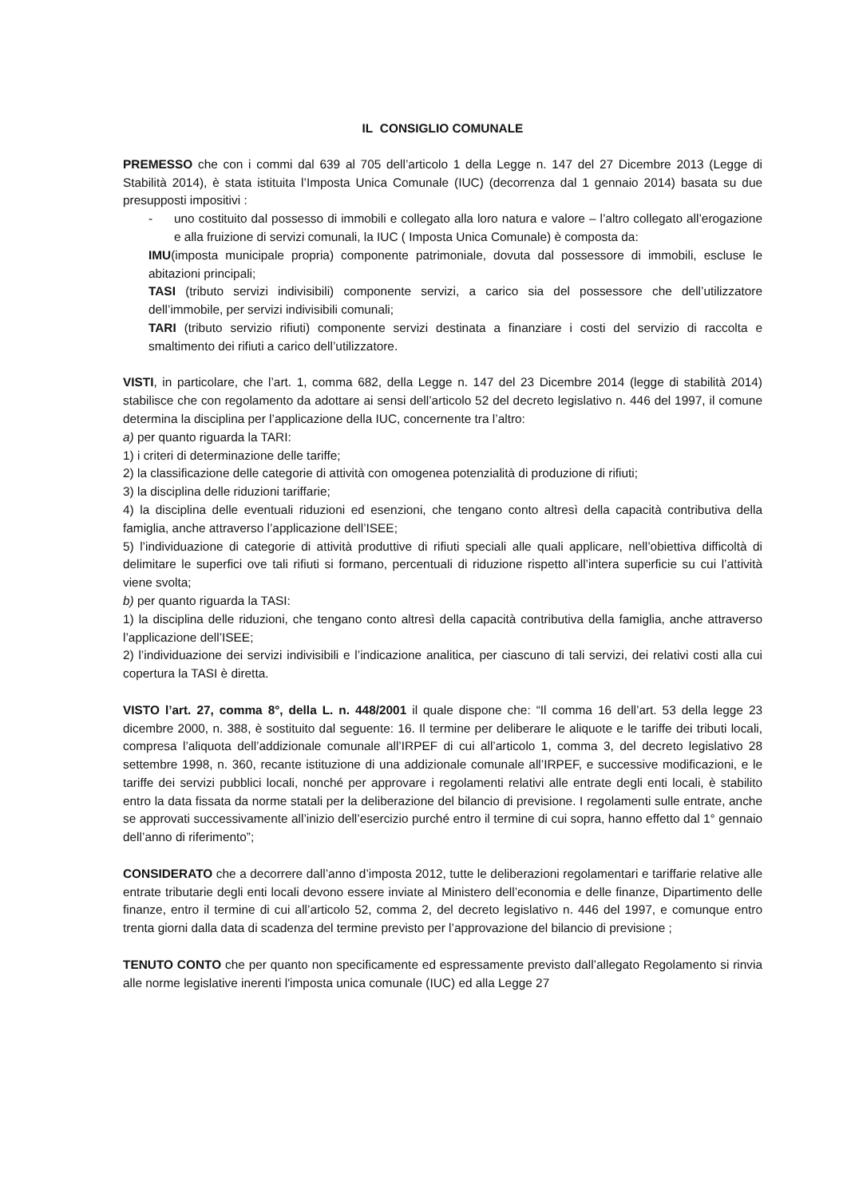IL CONSIGLIO COMUNALE
PREMESSO che con i commi dal 639 al 705 dell’articolo 1 della Legge n. 147 del 27 Dicembre 2013 (Legge di Stabilità 2014), è stata istituita l’Imposta Unica Comunale (IUC) (decorrenza dal 1 gennaio 2014) basata su due presupposti impositivi :
- uno costituito dal possesso di immobili e collegato alla loro natura e valore – l’altro collegato all’erogazione e alla fruizione di servizi comunali, la IUC ( Imposta Unica Comunale) è composta da:
IMU(imposta municipale propria) componente patrimoniale, dovuta dal possessore di immobili, escluse le abitazioni principali;
TASI (tributo servizi indivisibili) componente servizi, a carico sia del possessore che dell’utilizzatore dell’immobile, per servizi indivisibili comunali;
TARI (tributo servizio rifiuti) componente servizi destinata a finanziare i costi del servizio di raccolta e smaltimento dei rifiuti a carico dell’utilizzatore.
VISTI, in particolare, che l’art. 1, comma 682, della Legge n. 147 del 23 Dicembre 2014 (legge di stabilità 2014) stabilisce che con regolamento da adottare ai sensi dell’articolo 52 del decreto legislativo n. 446 del 1997, il comune determina la disciplina per l’applicazione della IUC, concernente tra l’altro:
a) per quanto riguarda la TARI:
1) i criteri di determinazione delle tariffe;
2) la classificazione delle categorie di attività con omogenea potenzialità di produzione di rifiuti;
3) la disciplina delle riduzioni tariffarie;
4) la disciplina delle eventuali riduzioni ed esenzioni, che tengano conto altresì della capacità contributiva della famiglia, anche attraverso l’applicazione dell’ISEE;
5) l’individuazione di categorie di attività produttive di rifiuti speciali alle quali applicare, nell’obiettiva difficoltà di delimitare le superfici ove tali rifiuti si formano, percentuali di riduzione rispetto all’intera superficie su cui l’attività viene svolta;
b) per quanto riguarda la TASI:
1) la disciplina delle riduzioni, che tengano conto altresì della capacità contributiva della famiglia, anche attraverso l’applicazione dell’ISEE;
2) l’individuazione dei servizi indivisibili e l’indicazione analitica, per ciascuno di tali servizi, dei relativi costi alla cui copertura la TASI è diretta.
VISTO l’art. 27, comma 8°, della L. n. 448/2001 il quale dispone che: “Il comma 16 dell’art. 53 della legge 23 dicembre 2000, n. 388, è sostituito dal seguente: 16. Il termine per deliberare le aliquote e le tariffe dei tributi locali, compresa l’aliquota dell’addizionale comunale all’IRPEF di cui all’articolo 1, comma 3, del decreto legislativo 28 settembre 1998, n. 360, recante istituzione di una addizionale comunale all’IRPEF, e successive modificazioni, e le tariffe dei servizi pubblici locali, nonché per approvare i regolamenti relativi alle entrate degli enti locali, è stabilito entro la data fissata da norme statali per la deliberazione del bilancio di previsione. I regolamenti sulle entrate, anche se approvati successivamente all’inizio dell’esercizio purché entro il termine di cui sopra, hanno effetto dal 1° gennaio dell’anno di riferimento”;
CONSIDERATO che a decorrere dall’anno d’imposta 2012, tutte le deliberazioni regolamentari e tariffarie relative alle entrate tributarie degli enti locali devono essere inviate al Ministero dell’economia e delle finanze, Dipartimento delle finanze, entro il termine di cui all’articolo 52, comma 2, del decreto legislativo n. 446 del 1997, e comunque entro trenta giorni dalla data di scadenza del termine previsto per l’approvazione del bilancio di previsione ;
TENUTO CONTO che per quanto non specificamente ed espressamente previsto dall’allegato Regolamento si rinvia alle norme legislative inerenti l'imposta unica comunale (IUC) ed alla Legge 27